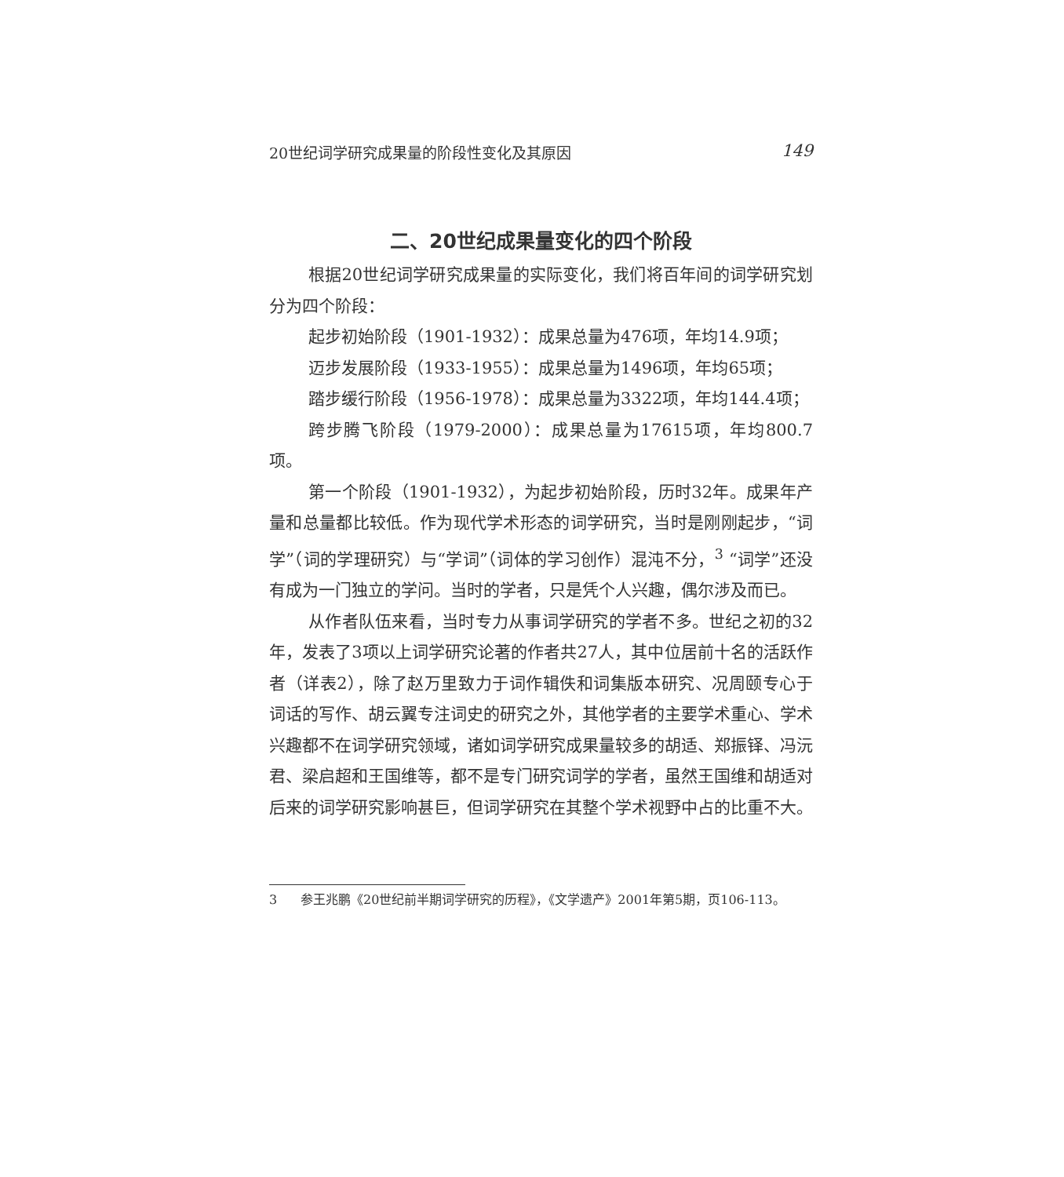20世纪词学研究成果量的阶段性变化及其原因 149
二、20世纪成果量变化的四个阶段
根据20世纪词学研究成果量的实际变化，我们将百年间的词学研究划分为四个阶段：
起步初始阶段（1901-1932）：成果总量为476项，年均14.9项；
迈步发展阶段（1933-1955）：成果总量为1496项，年均65项；
踏步缓行阶段（1956-1978）：成果总量为3322项，年均144.4项；
跨步腾飞阶段（1979-2000）：成果总量为17615项，年均800.7项。
第一个阶段（1901-1932），为起步初始阶段，历时32年。成果年产量和总量都比较低。作为现代学术形态的词学研究，当时是刚刚起步，“词学”（词的学理研究）与“学词”（词体的学习创作）混沌不分，<sup>3</sup> “词学”还没有成为一门独立的学问。当时的学者，只是凭个人兴趣，偶尔涉及而已。
从作者队伍来看，当时专力从事词学研究的学者不多。世纪之初的32年，发表了3项以上词学研究论著的作者共27人，其中位居前十名的活跃作者（详表2），除了赵万里致力于词作辑佚和词集版本研究、况周颐专心于词话的写作、胡云翼专注词史的研究之外，其他学者的主要学术重心、学术兴趣都不在词学研究领域，诸如词学研究成果量较多的胡适、郑振铎、冯沅君、梁启超和王国维等，都不是专门研究词学的学者，虽然王国维和胡适对后来的词学研究影响甚巨，但词学研究在其整个学术视野中占的比重不大。
3 参王兆鹏《20世纪前半期词学研究的历程》，《文学遗产》2001年第5期，页106-113。